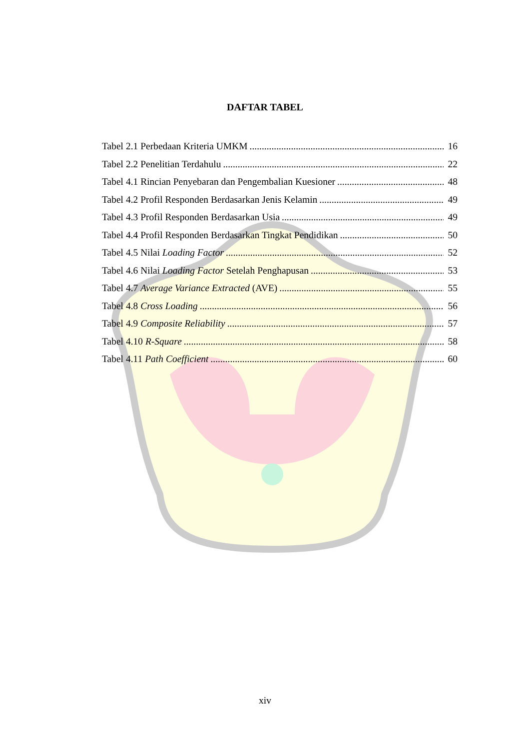DAFTAR TABEL
Tabel 2.1 Perbedaan Kriteria UMKM 16
Tabel 2.2 Penelitian Terdahulu 22
Tabel 4.1 Rincian Penyebaran dan Pengembalian Kuesioner 48
Tabel 4.2 Profil Responden Berdasarkan Jenis Kelamin 49
Tabel 4.3 Profil Responden Berdasarkan Usia 49
Tabel 4.4 Profil Responden Berdasarkan Tingkat Pendidikan 50
Tabel 4.5 Nilai Loading Factor 52
Tabel 4.6 Nilai Loading Factor Setelah Penghapusan 53
Tabel 4.7 Average Variance Extracted (AVE) 55
Tabel 4.8 Cross Loading 56
Tabel 4.9 Composite Reliability 57
Tabel 4.10 R-Square 58
Tabel 4.11 Path Coefficient 60
xiv